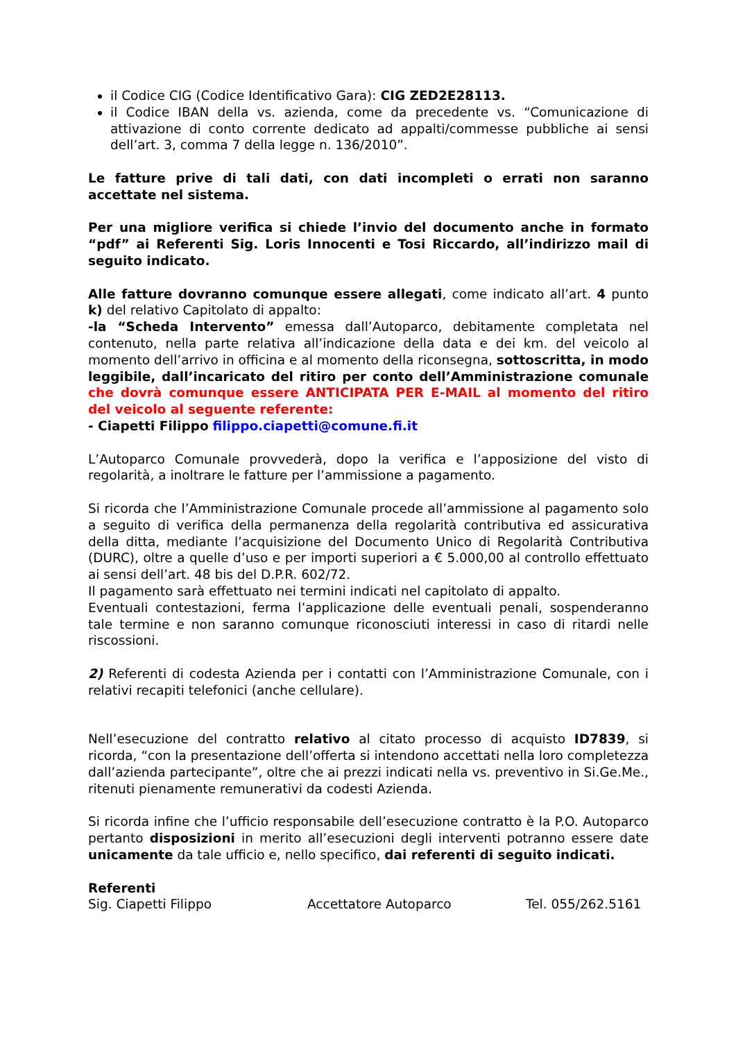il Codice CIG (Codice Identificativo Gara): CIG ZED2E28113.
il Codice IBAN della vs. azienda, come da precedente vs. “Comunicazione di attivazione di conto corrente dedicato ad appalti/commesse pubbliche ai sensi dell’art. 3, comma 7 della legge n. 136/2010”.
Le fatture prive di tali dati, con dati incompleti o errati non saranno accettate nel sistema.
Per una migliore verifica si chiede l’invio del documento anche in formato “pdf” ai Referenti Sig. Loris Innocenti e Tosi Riccardo, all’indirizzo mail di seguito indicato.
Alle fatture dovranno comunque essere allegati, come indicato all’art. 4 punto k) del relativo Capitolato di appalto:
-la “Scheda Intervento” emessa dall’Autoparco, debitamente completata nel contenuto, nella parte relativa all’indicazione della data e dei km. del veicolo al momento dell’arrivo in officina e al momento della riconsegna, sottoscritta, in modo leggibile, dall’incaricato del ritiro per conto dell’Amministrazione comunale che dovrà comunque essere ANTICIPATA PER E-MAIL al momento del ritiro del veicolo al seguente referente:
- Ciapetti Filippo filippo.ciapetti@comune.fi.it
L’Autoparco Comunale provvederà, dopo la verifica e l’apposizione del visto di regolarità, a inoltrare le fatture per l’ammissione a pagamento.
Si ricorda che l’Amministrazione Comunale procede all’ammissione al pagamento solo a seguito di verifica della permanenza della regolarità contributiva ed assicurativa della ditta, mediante l’acquisizione del Documento Unico di Regolarità Contributiva (DURC), oltre a quelle d’uso e per importi superiori a € 5.000,00 al controllo effettuato ai sensi dell’art. 48 bis del D.P.R. 602/72.
Il pagamento sarà effettuato nei termini indicati nel capitolato di appalto.
Eventuali contestazioni, ferma l’applicazione delle eventuali penali, sospenderanno tale termine e non saranno comunque riconosciuti interessi in caso di ritardi nelle riscossioni.
2) Referenti di codesta Azienda per i contatti con l’Amministrazione Comunale, con i relativi recapiti telefonici (anche cellulare).
Nell’esecuzione del contratto relativo al citato processo di acquisto ID7839, si ricorda, “con la presentazione dell’offerta si intendono accettati nella loro completezza dall’azienda partecipante”, oltre che ai prezzi indicati nella vs. preventivo in Si.Ge.Me., ritenuti pienamente remunerativi da codesti Azienda.
Si ricorda infine che l’ufficio responsabile dell’esecuzione contratto è la P.O. Autoparco pertanto disposizioni in merito all’esecuzioni degli interventi potranno essere date unicamente da tale ufficio e, nello specifico, dai referenti di seguito indicati.
Referenti
Sig. Ciapetti Filippo Accettatore Autoparco Tel. 055/262.5161